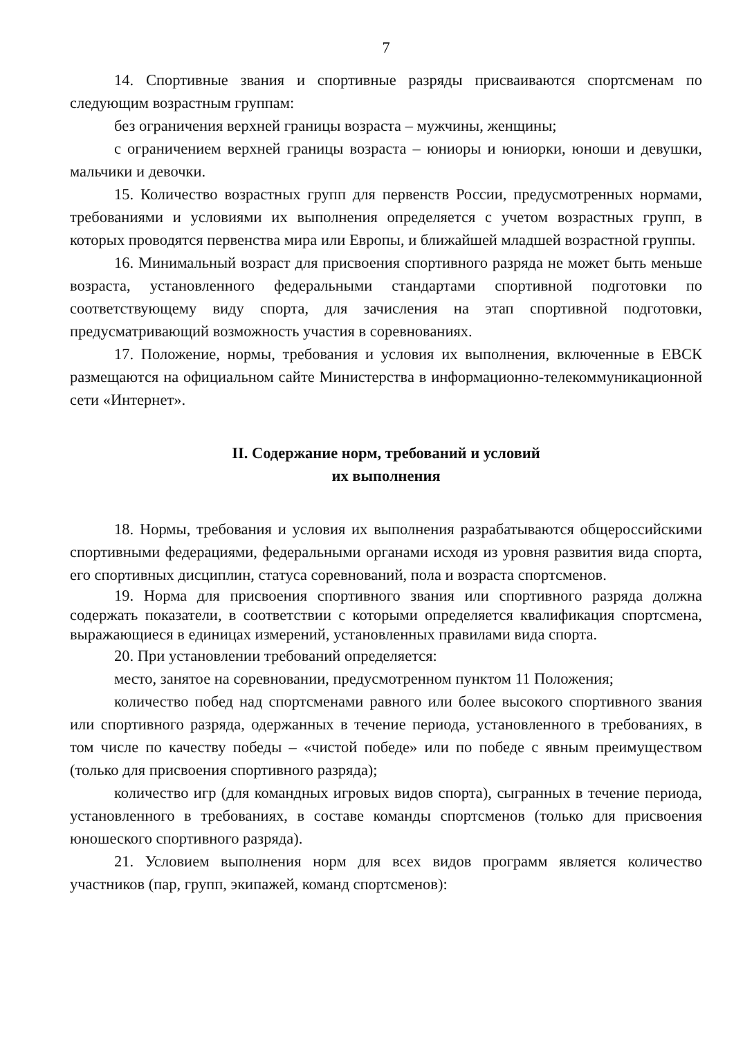7
14. Спортивные звания и спортивные разряды присваиваются спортсменам по следующим возрастным группам:
без ограничения верхней границы возраста – мужчины, женщины;
с ограничением верхней границы возраста – юниоры и юниорки, юноши и девушки, мальчики и девочки.
15. Количество возрастных групп для первенств России, предусмотренных нормами, требованиями и условиями их выполнения определяется с учетом возрастных групп, в которых проводятся первенства мира или Европы, и ближайшей младшей возрастной группы.
16. Минимальный возраст для присвоения спортивного разряда не может быть меньше возраста, установленного федеральными стандартами спортивной подготовки по соответствующему виду спорта, для зачисления на этап спортивной подготовки, предусматривающий возможность участия в соревнованиях.
17. Положение, нормы, требования и условия их выполнения, включенные в ЕВСК размещаются на официальном сайте Министерства в информационно-телекоммуникационной сети «Интернет».
II. Содержание норм, требований и условий
их выполнения
18. Нормы, требования и условия их выполнения разрабатываются общероссийскими спортивными федерациями, федеральными органами исходя из уровня развития вида спорта, его спортивных дисциплин, статуса соревнований, пола и возраста спортсменов.
19. Норма для присвоения спортивного звания или спортивного разряда должна содержать показатели, в соответствии с которыми определяется квалификация спортсмена, выражающиеся в единицах измерений, установленных правилами вида спорта.
20. При установлении требований определяется:
место, занятое на соревновании, предусмотренном пунктом 11 Положения;
количество побед над спортсменами равного или более высокого спортивного звания или спортивного разряда, одержанных в течение периода, установленного в требованиях, в том числе по качеству победы – «чистой победе» или по победе с явным преимуществом (только для присвоения спортивного разряда);
количество игр (для командных игровых видов спорта), сыгранных в течение периода, установленного в требованиях, в составе команды спортсменов (только для присвоения юношеского спортивного разряда).
21. Условием выполнения норм для всех видов программ является количество участников (пар, групп, экипажей, команд спортсменов):